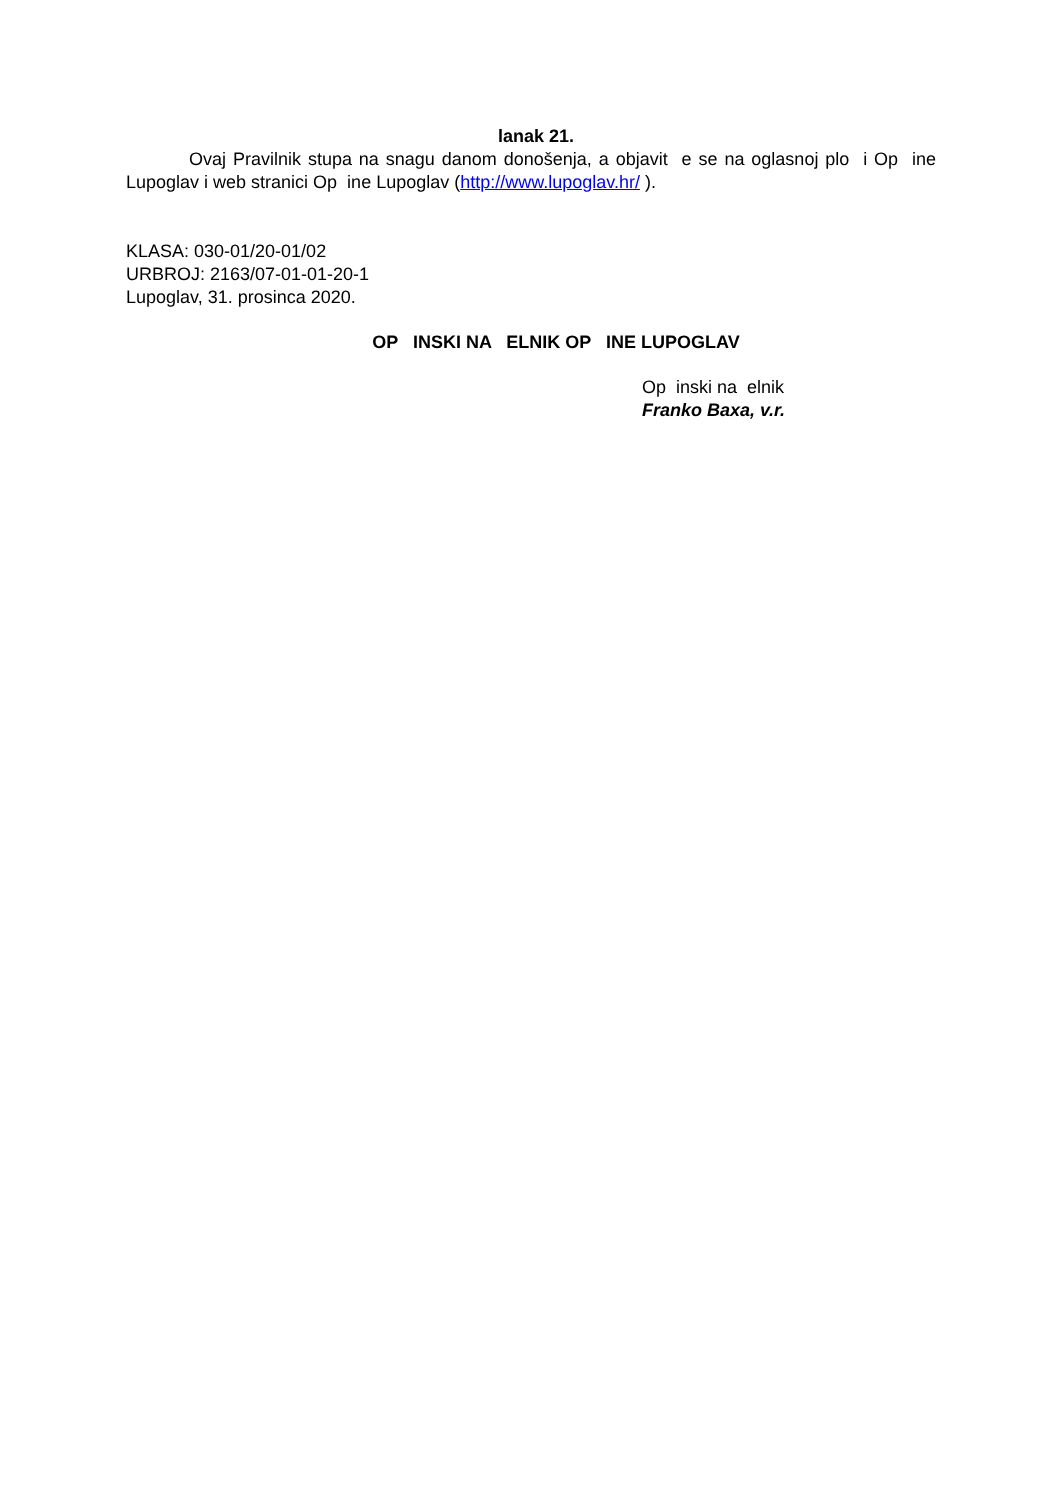lanak 21.
Ovaj Pravilnik stupa na snagu danom donošenja, a objavit e se na oglasnoj plo i Op ine Lupoglav i web stranici Op ine Lupoglav (http://www.lupoglav.hr/ ).
KLASA: 030-01/20-01/02
URBROJ: 2163/07-01-01-20-1
Lupoglav, 31. prosinca 2020.
OP INSKI NA ELNIK OP INE LUPOGLAV
Op inski na elnik
Franko Baxa, v.r.